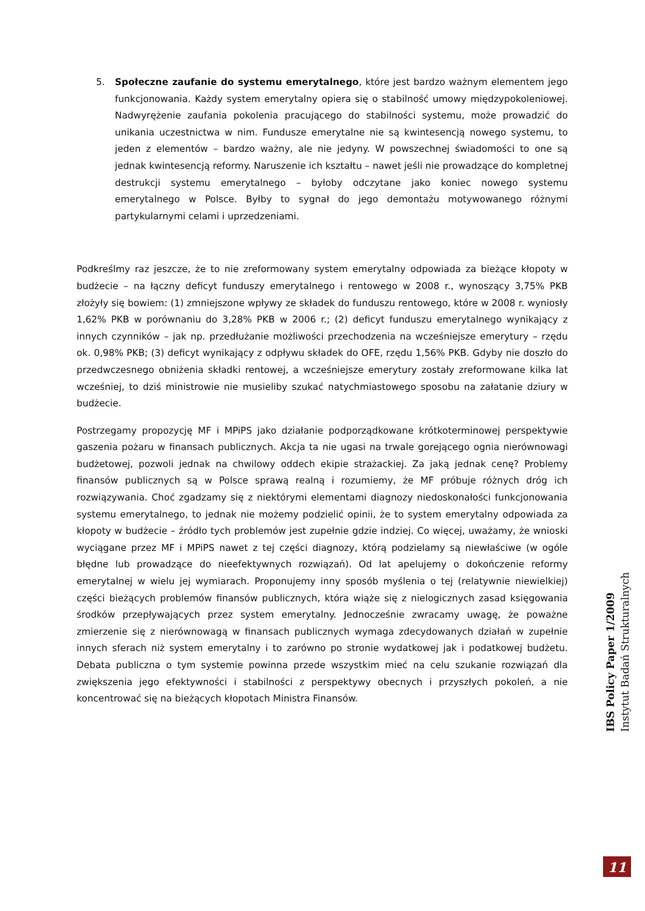5. Społeczne zaufanie do systemu emerytalnego, które jest bardzo ważnym elementem jego funkcjonowania. Każdy system emerytalny opiera się o stabilność umowy międzypokoleniowej. Nadwyrężenie zaufania pokolenia pracującego do stabilności systemu, może prowadzić do unikania uczestnictwa w nim. Fundusze emerytalne nie są kwintesencją nowego systemu, to jeden z elementów – bardzo ważny, ale nie jedyny. W powszechnej świadomości to one są jednak kwintesencją reformy. Naruszenie ich kształtu – nawet jeśli nie prowadzące do kompletnej destrukcji systemu emerytalnego – byłoby odczytane jako koniec nowego systemu emerytalnego w Polsce. Byłby to sygnał do jego demontażu motywowanego różnymi partykularnymi celami i uprzedzeniami.
Podkreślmy raz jeszcze, że to nie zreformowany system emerytalny odpowiada za bieżące kłopoty w budżecie – na łączny deficyt funduszy emerytalnego i rentowego w 2008 r., wynoszący 3,75% PKB złożyły się bowiem: (1) zmniejszone wpływy ze składek do funduszu rentowego, które w 2008 r. wyniosły 1,62% PKB w porównaniu do 3,28% PKB w 2006 r.; (2) deficyt funduszu emerytalnego wynikający z innych czynników – jak np. przedłużanie możliwości przechodzenia na wcześniejsze emerytury – rzędu ok. 0,98% PKB; (3) deficyt wynikający z odpływu składek do OFE, rzędu 1,56% PKB. Gdyby nie doszło do przedwczesnego obniżenia składki rentowej, a wcześniejsze emerytury zostały zreformowane kilka lat wcześniej, to dziś ministrowie nie musieliby szukać natychmiastowego sposobu na załatanie dziury w budżecie.
Postrzegamy propozycję MF i MPiPS jako działanie podporządkowane krótkoterminowej perspektywie gaszenia pożaru w finansach publicznych. Akcja ta nie ugasi na trwale gorejącego ognia nierównowagi budżetowej, pozwoli jednak na chwilowy oddech ekipie strażackiej. Za jaką jednak cenę? Problemy finansów publicznych są w Polsce sprawą realną i rozumiemy, że MF próbuje różnych dróg ich rozwiązywania. Choć zgadzamy się z niektórymi elementami diagnozy niedoskonałości funkcjonowania systemu emerytalnego, to jednak nie możemy podzielić opinii, że to system emerytalny odpowiada za kłopoty w budżecie – źródło tych problemów jest zupełnie gdzie indziej. Co więcej, uważamy, że wnioski wyciągane przez MF i MPiPS nawet z tej części diagnozy, którą podzielamy są niewłaściwe (w ogóle błędne lub prowadzące do nieefektywnych rozwiązań). Od lat apelujemy o dokończenie reformy emerytalnej w wielu jej wymiarach. Proponujemy inny sposób myślenia o tej (relatywnie niewielkiej) części bieżących problemów finansów publicznych, która wiąże się z nielogicznych zasad księgowania środków przepływających przez system emerytalny. Jednocześnie zwracamy uwagę, że poważne zmierzenie się z nierównowagą w finansach publicznych wymaga zdecydowanych działań w zupełnie innych sferach niż system emerytalny i to zarówno po stronie wydatkowej jak i podatkowej budżetu. Debata publiczna o tym systemie powinna przede wszystkim mieć na celu szukanie rozwiązań dla zwiększenia jego efektywności i stabilności z perspektywy obecnych i przyszłych pokoleń, a nie koncentrować się na bieżących kłopotach Ministra Finansów.
IBS Policy Paper 1/2009
Instytut Badań Strukturalnych
11